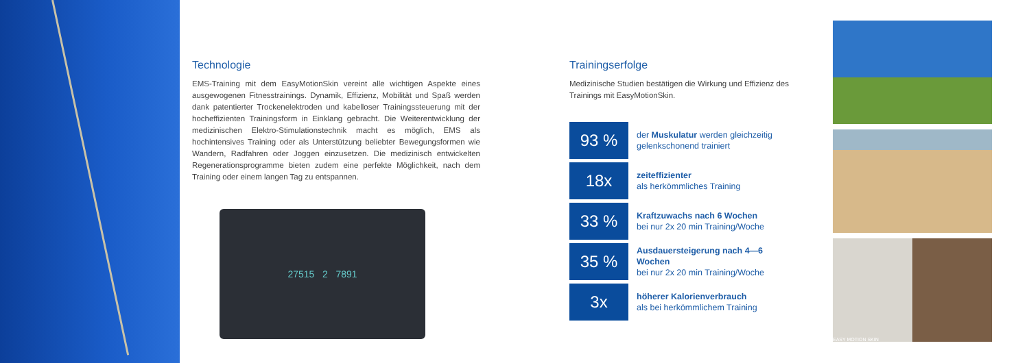Technologie
EMS-Training mit dem EasyMotionSkin vereint alle wichtigen Aspekte eines ausgewogenen Fitnesstrainings. Dynamik, Effizienz, Mobilität und Spaß werden dank patentierter Trockenelektroden und kabelloser Trainingssteuerung mit der hocheffizienten Trainingsform in Einklang gebracht. Die Weiterentwicklung der medizinischen Elektro-Stimulationstechnik macht es möglich, EMS als hochintensives Training oder als Unterstützung beliebter Bewegungsformen wie Wandern, Radfahren oder Joggen einzusetzen. Die medizinisch entwickelten Regenerationsprogramme bieten zudem eine perfekte Möglichkeit, nach dem Training oder einem langen Tag zu entspannen.
27515 2 7891
Trainingserfolge
Medizinische Studien bestätigen die Wirkung und Effizienz des Trainings mit EasyMotionSkin.
93 %
der Muskulatur werden gleichzeitig
gelenkschonend trainiert
18x
zeiteffizienter
als herkömmliches Training
33 %
Kraftzuwachs nach 6 Wochen
bei nur 2x 20 min Training/Woche
35 %
Ausdauersteigerung nach 4—6 Wochen
bei nur 2x 20 min Training/Woche
3x
höherer Kalorienverbrauch
als bei herkömmlichem Training
EASY MOTION SKIN